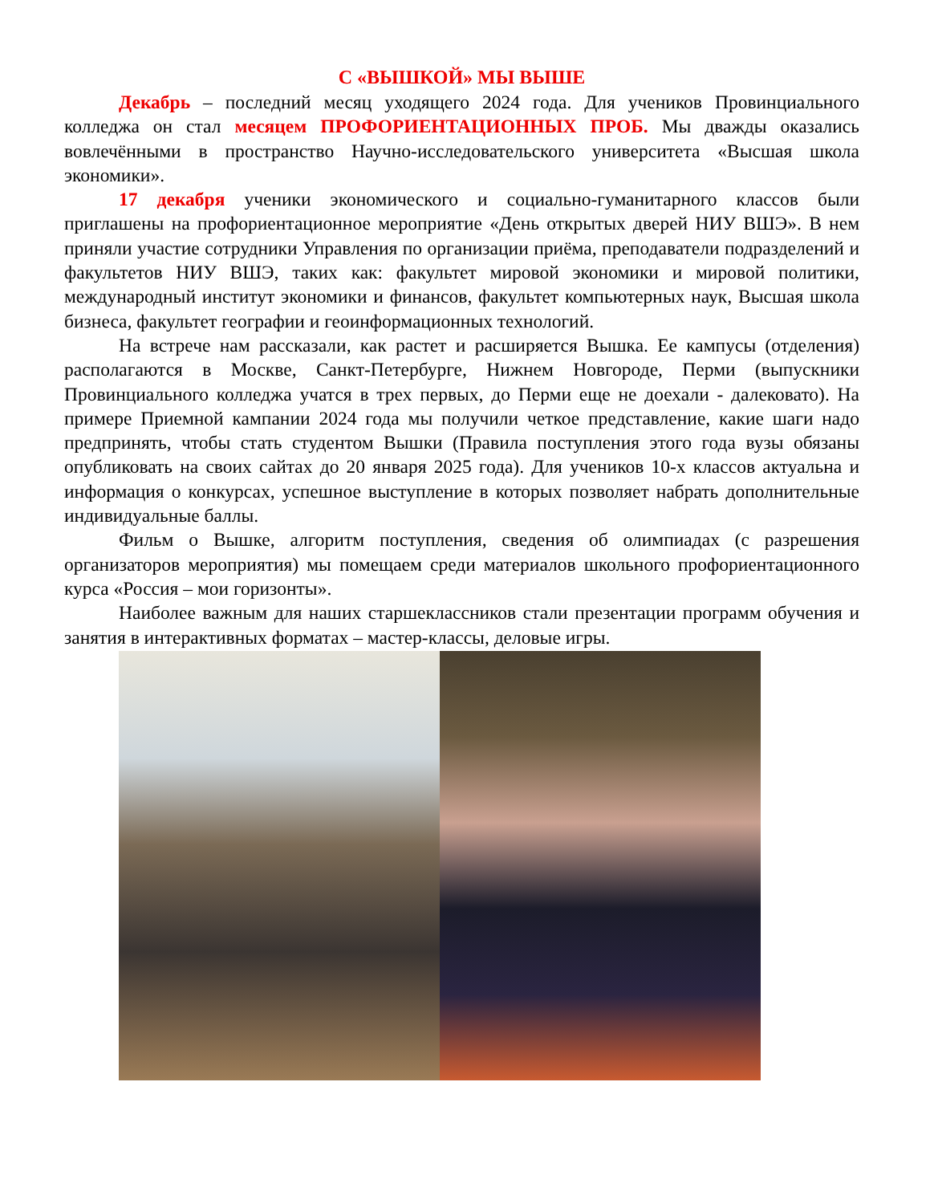С «ВЫШКОЙ» МЫ ВЫШЕ
Декабрь – последний месяц уходящего 2024 года. Для учеников Провинциального колледжа он стал месяцем ПРОФОРИЕНТАЦИОННЫХ ПРОБ. Мы дважды оказались вовлечёнными в пространство Научно-исследовательского университета «Высшая школа экономики».
17 декабря ученики экономического и социально-гуманитарного классов были приглашены на профориентационное мероприятие «День открытых дверей НИУ ВШЭ». В нем приняли участие сотрудники Управления по организации приёма, преподаватели подразделений и факультетов НИУ ВШЭ, таких как: факультет мировой экономики и мировой политики, международный институт экономики и финансов, факультет компьютерных наук, Высшая школа бизнеса, факультет географии и геоинформационных технологий.
На встрече нам рассказали, как растет и расширяется Вышка. Ее кампусы (отделения) располагаются в Москве, Санкт-Петербурге, Нижнем Новгороде, Перми (выпускники Провинциального колледжа учатся в трех первых, до Перми еще не доехали - далековато). На примере Приемной кампании 2024 года мы получили четкое представление, какие шаги надо предпринять, чтобы стать студентом Вышки (Правила поступления этого года вузы обязаны опубликовать на своих сайтах до 20 января 2025 года). Для учеников 10-х классов актуальна и информация о конкурсах, успешное выступление в которых позволяет набрать дополнительные индивидуальные баллы.
Фильм о Вышке, алгоритм поступления, сведения об олимпиадах (с разрешения организаторов мероприятия) мы помещаем среди материалов школьного профориентационного курса «Россия – мои горизонты».
Наиболее важным для наших старшеклассников стали презентации программ обучения и занятия в интерактивных форматах – мастер-классы, деловые игры.